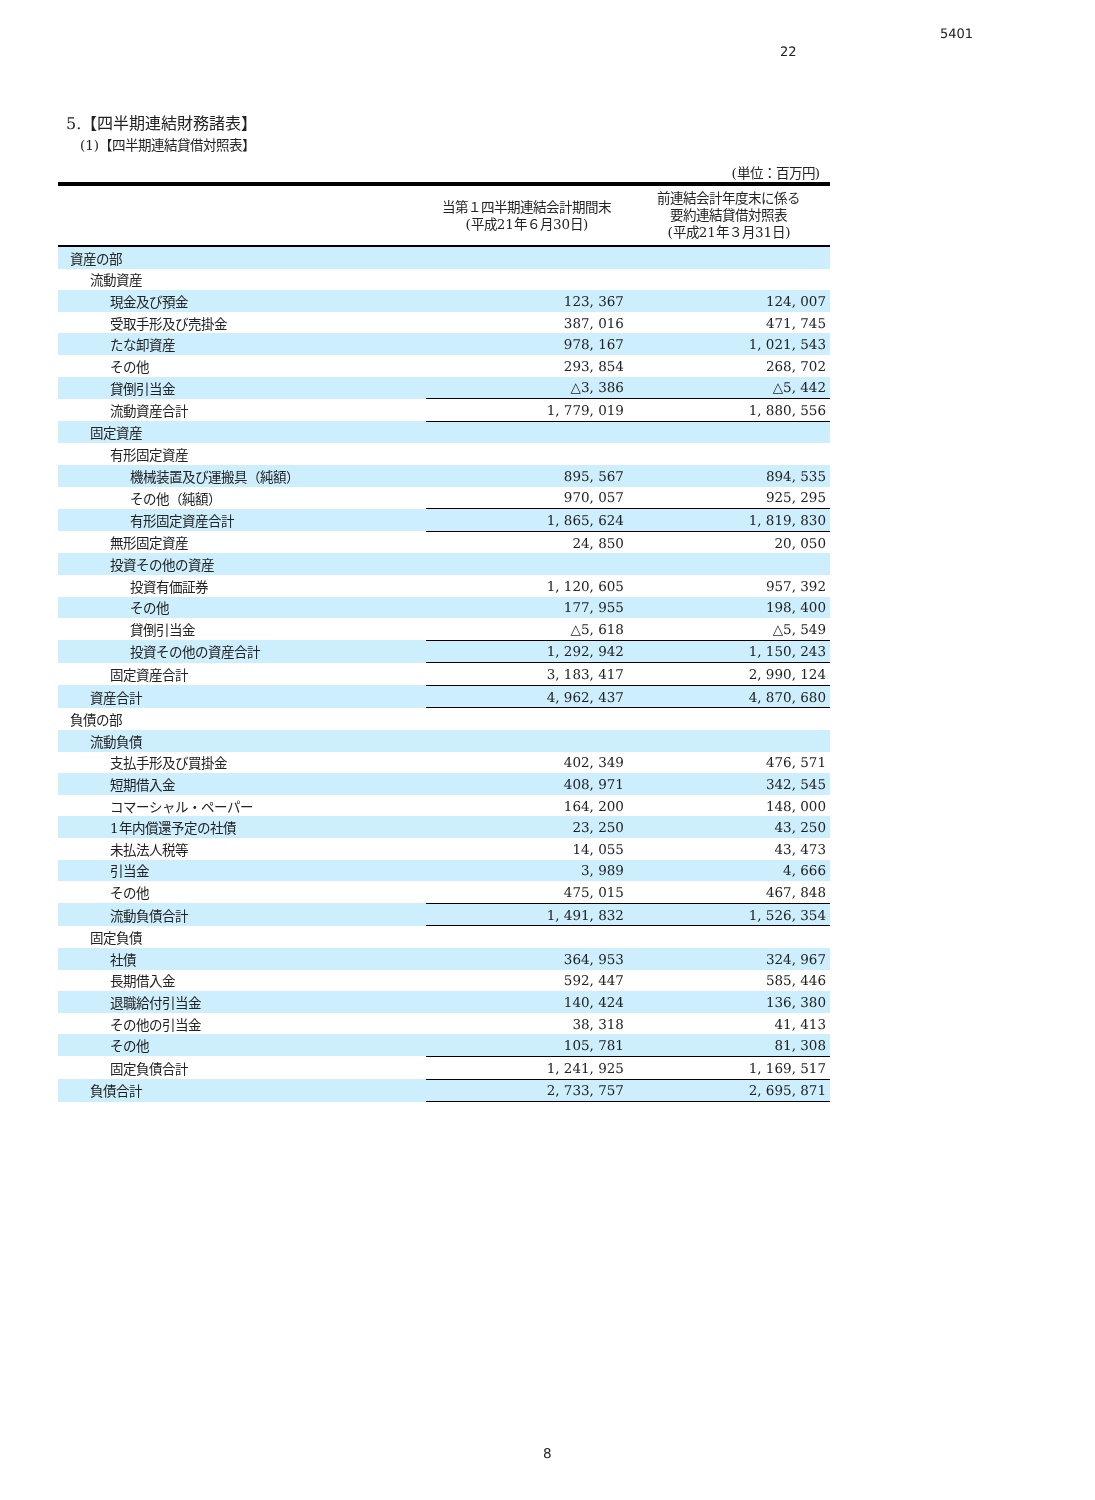5401
22
5.【四半期連結財務諸表】
(1)【四半期連結貸借対照表】
(単位：百万円)
| | 当第１四半期連結会計期間末 (平成21年６月30日) | 前連結会計年度末に係る 要約連結貸借対照表 (平成21年３月31日) |
| --- | --- | --- |
| 資産の部 | | |
| 流動資産 | | |
| 現金及び預金 | 123, 367 | 124, 007 |
| 受取手形及び売掛金 | 387, 016 | 471, 745 |
| たな卸資産 | 978, 167 | 1, 021, 543 |
| その他 | 293, 854 | 268, 702 |
| 貸倒引当金 | △3, 386 | △5, 442 |
| 流動資産合計 | 1, 779, 019 | 1, 880, 556 |
| 固定資産 | | |
| 有形固定資産 | | |
| 機械装置及び運搬具（純額） | 895, 567 | 894, 535 |
| その他（純額） | 970, 057 | 925, 295 |
| 有形固定資産合計 | 1, 865, 624 | 1, 819, 830 |
| 無形固定資産 | 24, 850 | 20, 050 |
| 投資その他の資産 | | |
| 投資有価証券 | 1, 120, 605 | 957, 392 |
| その他 | 177, 955 | 198, 400 |
| 貸倒引当金 | △5, 618 | △5, 549 |
| 投資その他の資産合計 | 1, 292, 942 | 1, 150, 243 |
| 固定資産合計 | 3, 183, 417 | 2, 990, 124 |
| 資産合計 | 4, 962, 437 | 4, 870, 680 |
| 負債の部 | | |
| 流動負債 | | |
| 支払手形及び買掛金 | 402, 349 | 476, 571 |
| 短期借入金 | 408, 971 | 342, 545 |
| コマーシャル・ペーパー | 164, 200 | 148, 000 |
| 1年内償還予定の社債 | 23, 250 | 43, 250 |
| 未払法人税等 | 14, 055 | 43, 473 |
| 引当金 | 3, 989 | 4, 666 |
| その他 | 475, 015 | 467, 848 |
| 流動負債合計 | 1, 491, 832 | 1, 526, 354 |
| 固定負債 | | |
| 社債 | 364, 953 | 324, 967 |
| 長期借入金 | 592, 447 | 585, 446 |
| 退職給付引当金 | 140, 424 | 136, 380 |
| その他の引当金 | 38, 318 | 41, 413 |
| その他 | 105, 781 | 81, 308 |
| 固定負債合計 | 1, 241, 925 | 1, 169, 517 |
| 負債合計 | 2, 733, 757 | 2, 695, 871 |
8